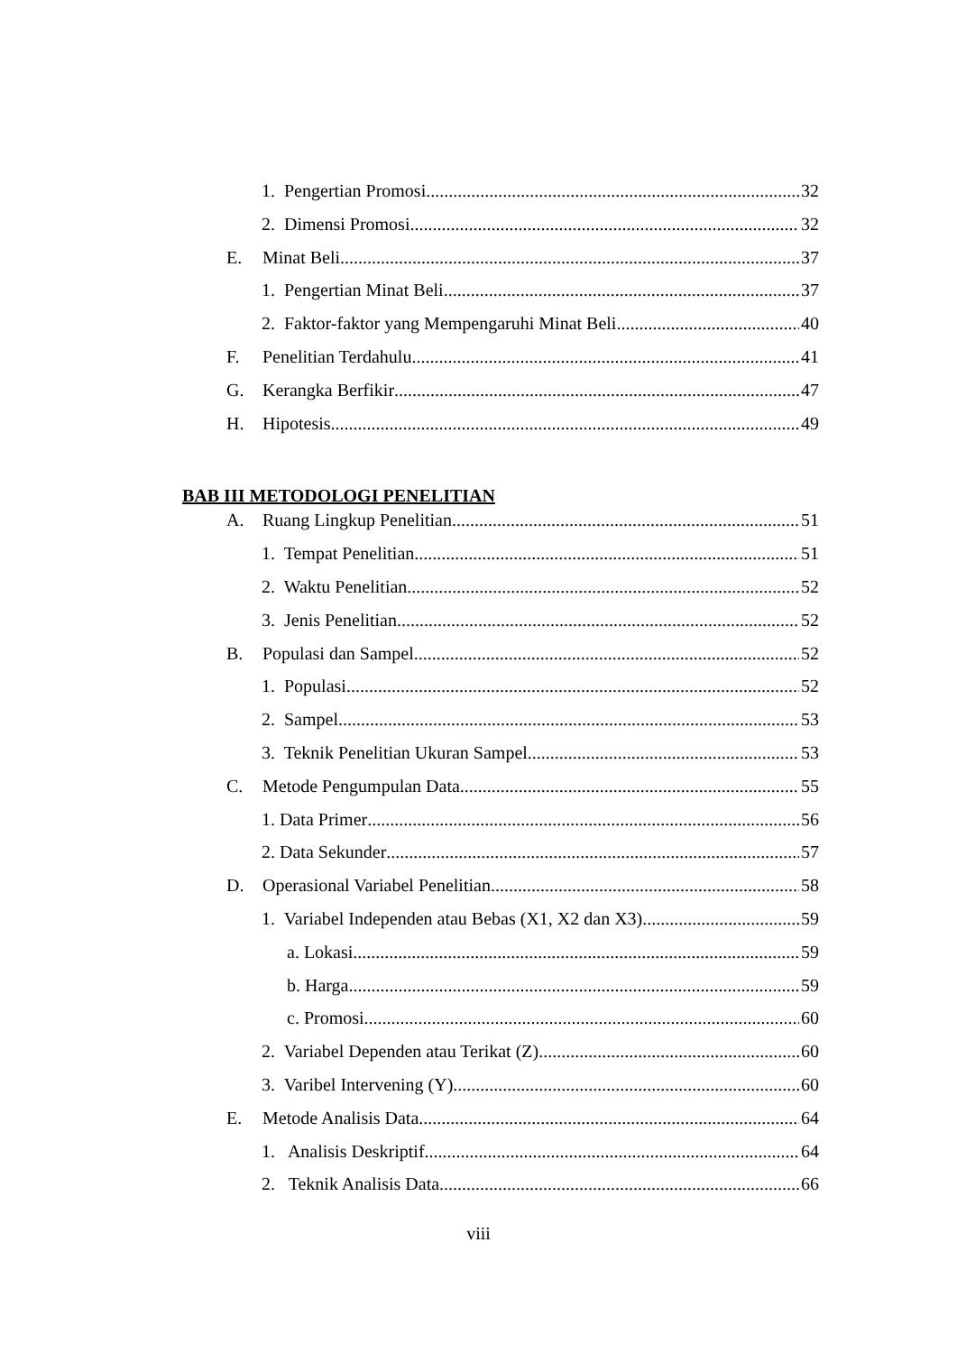1. Pengertian Promosi 32
2. Dimensi Promosi 32
E. Minat Beli 37
1. Pengertian Minat Beli 37
2. Faktor-faktor yang Mempengaruhi Minat Beli 40
F. Penelitian Terdahulu 41
G. Kerangka Berfikir 47
H. Hipotesis 49
BAB III METODOLOGI PENELITIAN
A. Ruang Lingkup Penelitian 51
1. Tempat Penelitian 51
2. Waktu Penelitian 52
3. Jenis Penelitian 52
B. Populasi dan Sampel 52
1. Populasi 52
2. Sampel 53
3. Teknik Penelitian Ukuran Sampel 53
C. Metode Pengumpulan Data 55
1. Data Primer 56
2. Data Sekunder 57
D. Operasional Variabel Penelitian 58
1. Variabel Independen atau Bebas (X1, X2 dan X3) 59
a. Lokasi 59
b. Harga 59
c. Promosi 60
2. Variabel Dependen atau Terikat (Z) 60
3. Varibel Intervening (Y) 60
E. Metode Analisis Data 64
1. Analisis Deskriptif 64
2. Teknik Analisis Data 66
viii